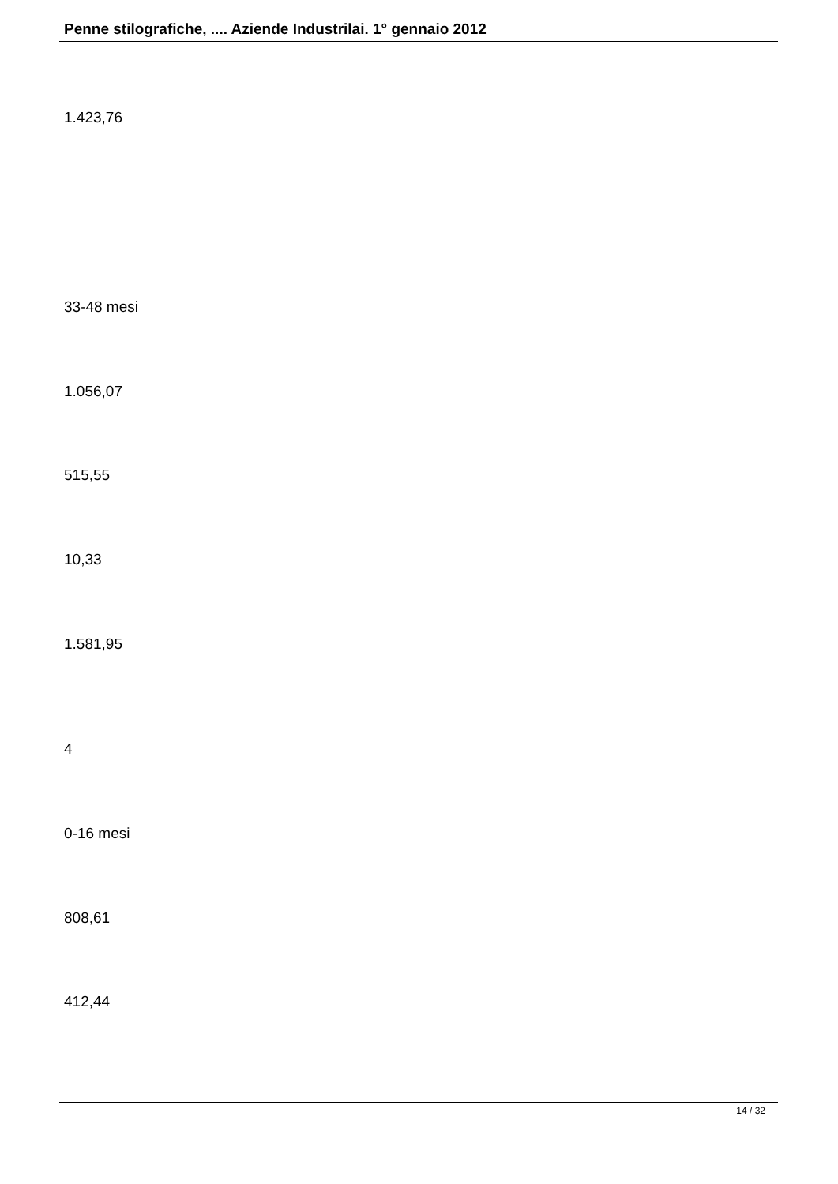Penne stilografiche, .... Aziende Industrilai. 1° gennaio 2012
1.423,76
33-48 mesi
1.056,07
515,55
10,33
1.581,95
4
0-16 mesi
808,61
412,44
14 / 32